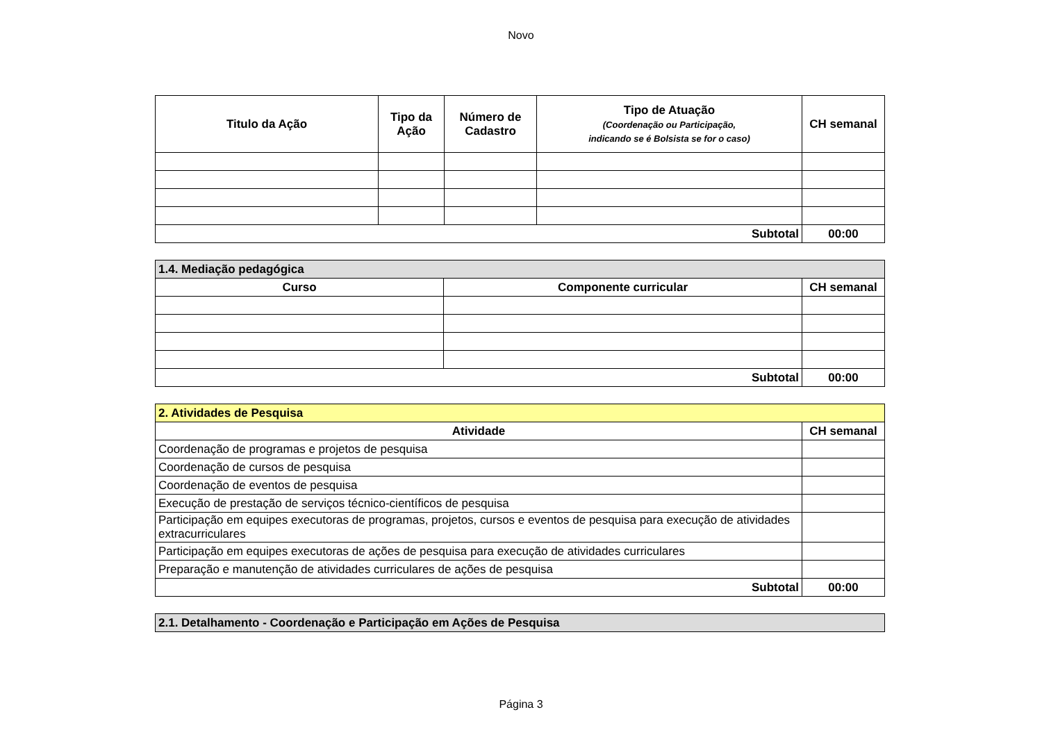Novo
| Titulo da Ação | Tipo da Ação | Número de Cadastro | Tipo de Atuação (Coordenação ou Participação, indicando se é Bolsista se for o caso) | CH semanal |
| --- | --- | --- | --- | --- |
| Subtotal | | | | 00:00 |
| 1.4. Mediação pedagógica | | |
| --- | --- | --- |
| Curso | Componente curricular | CH semanal |
| Subtotal | | 00:00 |
| 2. Atividades de Pesquisa | |
| --- | --- |
| Atividade | CH semanal |
| Coordenação de programas e projetos de pesquisa | |
| Coordenação de cursos de pesquisa | |
| Coordenação de eventos de pesquisa | |
| Execução de prestação de serviços técnico-científicos de pesquisa | |
| Participação em equipes executoras de programas, projetos, cursos e eventos de pesquisa para execução de atividades extracurriculares | |
| Participação em equipes executoras de ações de pesquisa para execução de atividades curriculares | |
| Preparação e manutenção de atividades curriculares de ações de pesquisa | |
| Subtotal | 00:00 |
| 2.1. Detalhamento - Coordenação e Participação em Ações de Pesquisa |
| --- |
Página 3